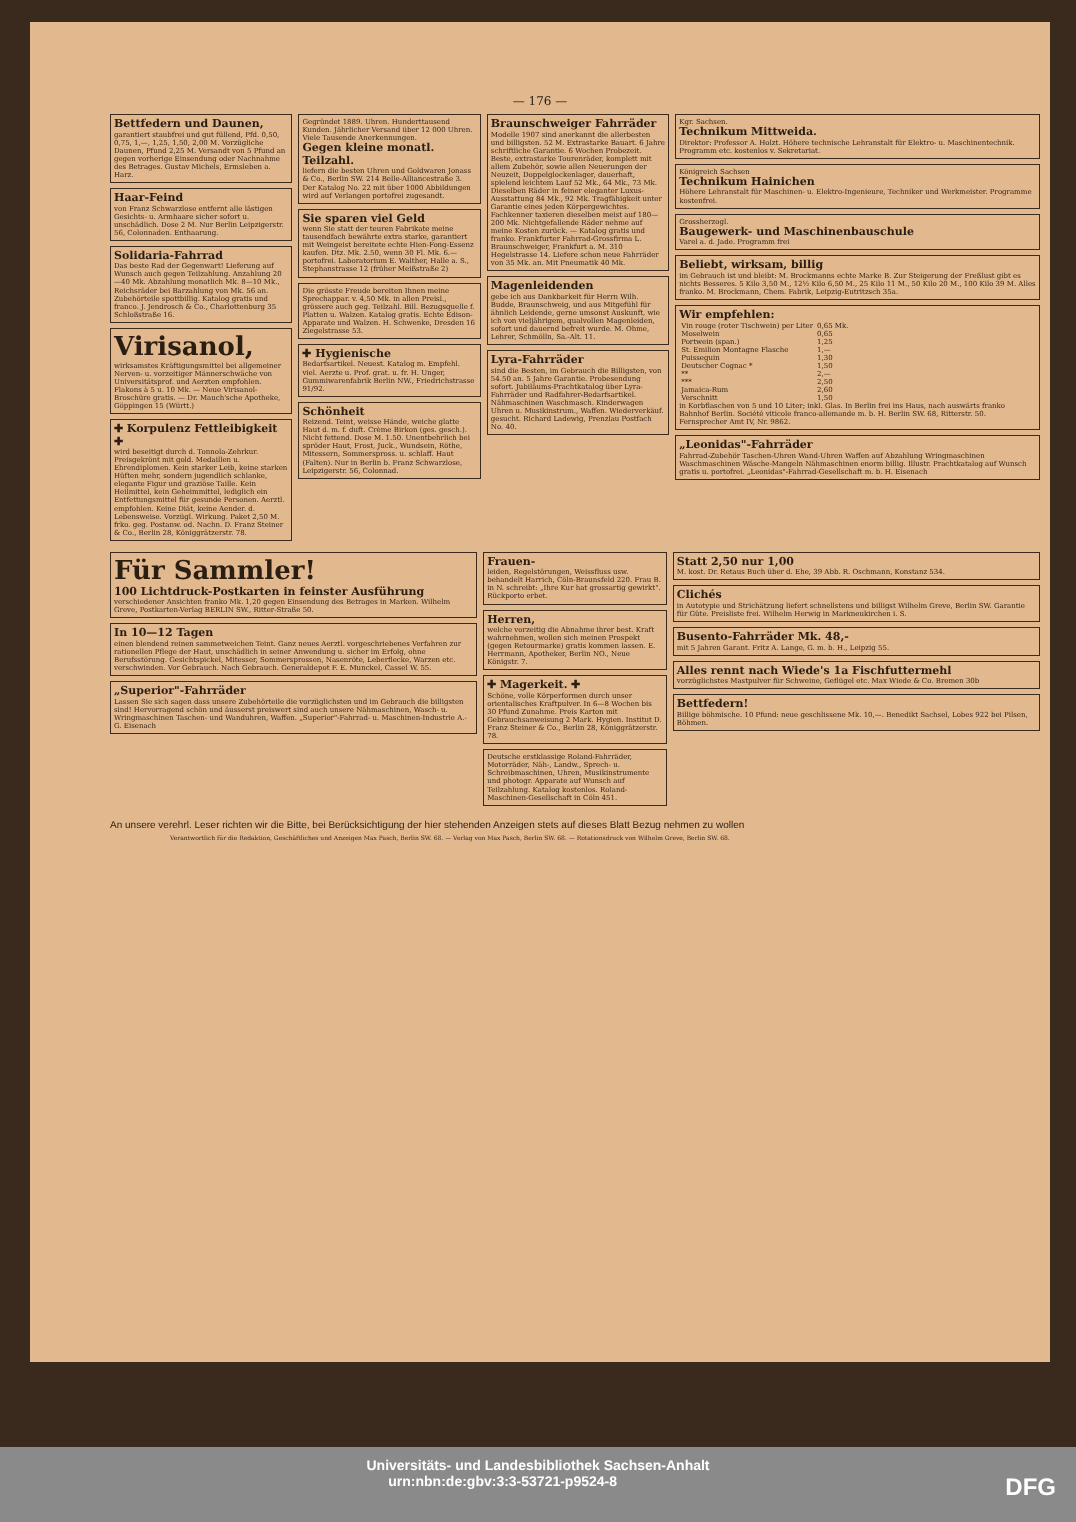— 176 —
Bettfedern und Daunen,
garantiert staubfrei und gut füllend, Pfd. 0,50, 0,75, 1,—, 1,25, 1,50, 2,00 M. Vorzügliche Daunen, Pfund 2,25 M. Versandt von 5 Pfund an gegen vorherige Einsendung oder Nachnahme des Betrages. Gustav Michels, Ermsleben a. Harz.
Haar-Feind
von Franz Schwarzlose entfernt alle lästigen Gesichts- u. Armhaare sicher sofort u. unschädlich. Dose 2 M. Nur Berlin Leipzigerstr. 56, Colonnaden. Enthaarung.
Solidaria-Fahrrad
Das beste Rad der Gegenwart! Lieferung auf Wunsch auch gegen Teilzahlung. Anzahlung 20—40 Mk. Abzahlung monatlich Mk. 8—10 Mk., Reichsräder bei Barzahlung von Mk. 56 an. Zubehörteile spottbillig. Katalog gratis und franco. J. Jendrosch & Co., Charlottenburg 35 Schloßstraße 16.
Virisanol,
wirksamstes Kräftigungsmittel bei allgemeiner Nerven- u. vorzeitiger Männerschwäche von Universitätsprof. und Aerzten empfohlen. Flakons à 5 u. 10 Mk. — Neue Virisanol-Broschüre gratis. — Dr. Mauch'sche Apotheke, Göppingen 15 (Württ.)
✚ Korpulenz Fettleibigkeit ✚
wird beseitigt durch d. Tonnola-Zehrkur. Preisgekrönt mit gold. Medaillen u. Ehrendiplomen. Kein starker Leib, keine starken Hüften mehr, sondern jugendlich schlanke, elegante Figur und graziöse Taille. Kein Heilmittel, kein Geheimmittel, lediglich ein Entfettungsmittel für gesunde Personen. Aerztl. empfohlen. Keine Diät, keine Aender. d. Lebensweise. Vorzügl. Wirkung. Paket 2,50 M. frko. geg. Postanw. od. Nachn. D. Franz Steiner & Co., Berlin 28, Königgrätzerstr. 78.
Gegründet 1889. Uhren. Hunderttausend Kunden. Jährlicher Versand über 12 000 Uhren. Viele Tausende Anerkennungen.
Gegen kleine monatl. Teilzahl.
liefern die besten Uhren und Goldwaren Jonass & Co., Berlin SW. 214 Belle-Alliancestraße 3. Der Katalog No. 22 mit über 1000 Abbildungen wird auf Verlangen portofrei zugesandt.
Sie sparen viel Geld
wenn Sie statt der teuren Fabrikate meine tausendfach bewährte extra starke, garantiert mit Weingeist bereitete echte Hien-Fong-Essenz kaufen. Dtz. Mk. 2.50, wenn 30 Fl. Mk. 6.— portofrei. Laboratorium E. Walther, Halle a. S., Stephanstrasse 12 (früher Meißstraße 2)
Die grösste Freude bereiten Ihnen meine Sprechappar. v. 4,50 Mk. in allen Preisl., grössere auch geg. Teilzahl. Bill. Bezugsquelle f. Platten u. Walzen. Katalog gratis. Echte Edison-Apparate und Walzen. H. Schwenke, Dresden 16 Ziegelstrasse 53.
✚ Hygienische
Bedarfsartikel. Neuest. Katalog m. Empfehl. viel. Aerzte u. Prof. grat. u. fr. H. Unger, Gummiwarenfabrik Berlin NW., Friedrichstrasse 91/92.
Schönheit
Reizend. Teint, weisse Hände, weiche glatte Haut d. m. f. duft. Crème Birkon (ges. gesch.). Nicht fettend. Dose M. 1.50. Unentbehrlich bei spröder Haut, Frost, Juck., Wundsein, Röthe, Mitessern, Sommerspross. u. schlaff. Haut (Falten). Nur in Berlin b. Franz Schwarzlose, Leipzigerstr. 56, Colonnad.
Braunschweiger Fahrräder
Modelle 1907 sind anerkannt die allerbesten und billigsten. 52 M. Extrastarke Bauart. 6 Jahre schriftliche Garantie. 6 Wochen Probezeit. Beste, extrastarke Tourenräder, komplett mit allem Zubehör, sowie allen Neuerungen der Neuzeit, Doppelglockenlager, dauerhaft, spielend leichtem Lauf 52 Mk., 64 Mk., 73 Mk. Dieselben Räder in feiner eleganter Luxus-Ausstattung 84 Mk., 92 Mk. Tragfähigkeit unter Garantie eines jeden Körpergewichtes. Fachkenner taxieren dieselben meist auf 180—200 Mk. Nichtgefallende Räder nehme auf meine Kosten zurück. — Katalog gratis und franko. Frankfurter Fahrrad-Grossfirma L. Braunschweiger, Frankfurt a. M. 310 Hegelstrasse 14. Liefere schon neue Fahrräder von 35 Mk. an. Mit Pneumatik 40 Mk.
Magenleidenden
gebe ich aus Dankbarkeit für Herrn Wilh. Budde, Braunschweig, und aus Mitgefühl für ähnlich Leidende, gerne umsonst Auskunft, wie ich von vieljährigem, qualvollen Magenleiden, sofort und dauernd befreit wurde. M. Ohme, Lehrer, Schmölln, Sa.-Alt. 11.
Lyra-Fahrräder
sind die Besten, im Gebrauch die Billigsten, von 54.50 an. 5 Jahre Garantie. Probesendung sofort. Jubiläums-Prachtkatalog über Lyra-Fahrräder und Radfahrer-Bedarfsartikel. Nähmaschinen Waschmasch. Kinderwagen Uhren u. Musikinstrum., Waffen. Wiederverkäuf. gesucht. Richard Ladewig, Prenzlau Postfach No. 40.
Kgr. Sachsen.
Technikum Mittweida.
Direktor: Professor A. Holzt. Höhere technische Lehranstalt für Elektro- u. Maschinentechnik. Programm etc. kostenlos v. Sekretariat.
Königreich Sachsen
Technikum Hainichen
Höhere Lehranstalt für Maschinen- u. Elektro-Ingenieure, Techniker und Werkmeister. Programme kostenfrei.
Grossherzogl.
Baugewerk- und Maschinenbauschule
Varel a. d. Jade. Programm frei
Beliebt, wirksam, billig
im Gebrauch ist und bleibt: M. Brockmanns echte Marke B. Zur Steigerung der Freßlust gibt es nichts Besseres. 5 Kilo 3,50 M., 12½ Kilo 6,50 M., 25 Kilo 11 M., 50 Kilo 20 M., 100 Kilo 39 M. Alles franko. M. Brockmann, Chem. Fabrik, Leipzig-Eutritzsch 35a.
Wir empfehlen:
| Vin rouge (roter Tischwein) per Liter | 0,65 Mk. |
| Moselwein | 0,65 |
| Portwein (span.) | 1,25 |
| St. Emilion Montagne Flasche | 1,— |
| Puisseguin | 1,30 |
| Deutscher Cognac * | 1,50 |
| ** | 2,— |
| *** | 2,50 |
| Jamaica-Rum | 2,60 |
| Verschnitt | 1,50 |
in Korbflaschen von 5 und 10 Liter; inkl. Glas. In Berlin frei ins Haus, nach auswärts franko Bahnhof Berlin. Société viticole franco-allemande m. b. H. Berlin SW. 68, Ritterstr. 50. Fernsprecher Amt IV, Nr. 9862.
„Leonidas"-Fahrräder
Fahrrad-Zubehör Taschen-Uhren Wand-Uhren Waffen auf Abzahlung Wringmaschinen Waschmaschinen Wäsche-Mangeln Nähmaschinen enorm billig. Illustr. Prachtkatalog auf Wunsch gratis u. portofrei. „Leonidas"-Fahrrad-Gesellschaft m. b. H. Eisenach
Für Sammler!
100 Lichtdruck-Postkarten in feinster Ausführung
verschiedener Ansichten franko Mk. 1,20 gegen Einsendung des Betrages in Marken. Wilhelm Greve, Postkarten-Verlag BERLIN SW., Ritter-Straße 50.
In 10—12 Tagen
einen blendend reinen sammetweichen Teint. Ganz neues Aerztl. vorgeschriebenes Verfahren zur rationellen Pflege der Haut, unschädlich in seiner Anwendung u. sicher im Erfolg, ohne Berufsstörung. Gesichtspickel, Mitesser, Sommersprossen, Nasenröte, Leberflecke, Warzen etc. verschwinden. Vor Gebrauch. Nach Gebrauch. Generaldepot F. E. Munckel, Cassel W. 55.
„Superior"-Fahrräder
Lassen Sie sich sagen dass unsere Zubehörteile die vorzüglichsten und im Gebrauch die billigsten sind! Hervorragend schön und äusserst preiswert sind auch unsere Nähmaschinen, Wasch- u. Wringmaschinen Taschen- und Wanduhren, Waffen. „Superior"-Fahrrad- u. Maschinen-Industrie A.-G. Eisenach
Frauen-
leiden, Regelstörungen, Weissfluss usw. behandelt Harrich, Cöln-Braunsfeld 220. Frau B. in N. schreibt: „Ihre Kur hat grossartig gewirkt". Rückporto erbet.
Herren,
welche vorzeitig die Abnahme ihrer best. Kraft wahrnehmen, wollen sich meinen Prospekt (gegen Retourmarke) gratis kommen lassen. E. Herrmann, Apotheker, Berlin NO., Neue Königstr. 7.
✚ Magerkeit. ✚
Schöne, volle Körperformen durch unser orientalisches Kraftpulver. In 6—8 Wochen bis 30 Pfund Zunahme. Preis Karton mit Gebrauchsanweisung 2 Mark. Hygien. Institut D. Franz Steiner & Co., Berlin 28, Königgrätzerstr. 78.
Deutsche erstklassige Roland-Fahrräder, Motorräder, Näh-, Landw., Sprech- u. Schreibmaschinen, Uhren, Musikinstrumente und photogr. Apparate auf Wunsch auf Teilzahlung. Katalog kostenlos. Roland-Maschinen-Gesellschaft in Cöln 451.
Statt 2,50 nur 1,00
M. kost. Dr. Retaus Buch über d. Ehe, 39 Abb. R. Oschmann, Konstanz 534.
Clichés
in Autotypie und Strichätzung liefert schnellstens und billigst Wilhelm Greve, Berlin SW. Garantie für Güte. Preisliste frei. Wilhelm Herwig in Markneukirchen i. S.
Busento-Fahrräder Mk. 48,-
mit 5 Jahren Garant. Fritz A. Lange, G. m. b. H., Leipzig 55.
Alles rennt nach Wiede's 1a Fischfuttermehl
vorzüglichstes Mastpulver für Schweine, Geflügel etc. Max Wiede & Co. Bremen 30b
Bettfedern!
Billige böhmische. 10 Pfund: neue geschlissene Mk. 10,—. Benedikt Sachsel, Lobes 922 bei Pilsen, Böhmen.
An unsere verehrl. Leser richten wir die Bitte, bei Berücksichtigung der hier stehenden Anzeigen stets auf dieses Blatt Bezug nehmen zu wollen
Verantwortlich für die Redaktion, Geschäftliches und Anzeigen Max Pasch, Berlin SW. 68. — Verlag von Max Pasch, Berlin SW. 68. — Rotationsdruck von Wilhelm Greve, Berlin SW. 68.
Universitäts- und Landesbibliothek Sachsen-Anhalt
urn:nbn:de:gbv:3:3-53721-p9524-8 DFG